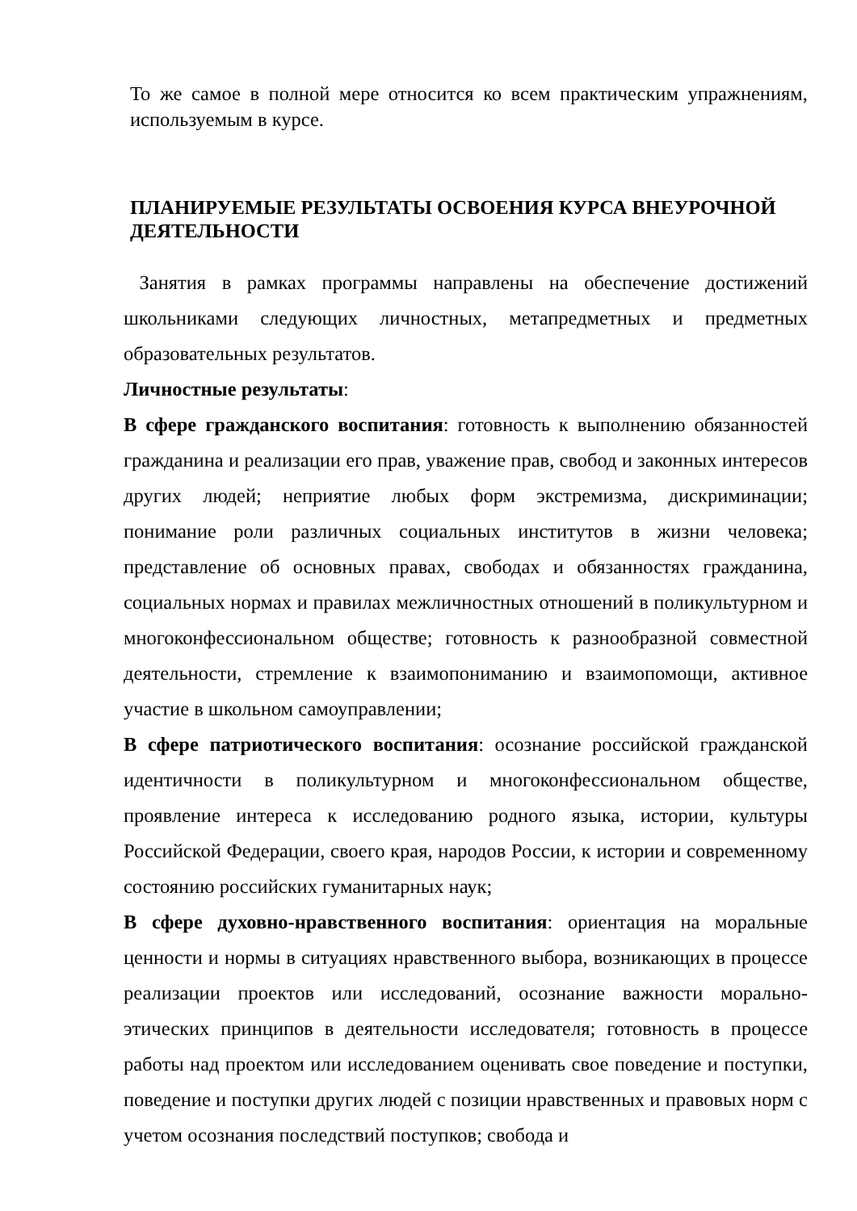То же самое в полной мере относится ко всем практическим упражнениям, используемым в курсе.
ПЛАНИРУЕМЫЕ РЕЗУЛЬТАТЫ ОСВОЕНИЯ КУРСА ВНЕУРОЧНОЙ ДЕЯТЕЛЬНОСТИ
Занятия в рамках программы направлены на обеспечение достижений школьниками следующих личностных, метапредметных и предметных образовательных результатов.
Личностные результаты:
В сфере гражданского воспитания: готовность к выполнению обязанностей гражданина и реализации его прав, уважение прав, свобод и законных интересов других людей; неприятие любых форм экстремизма, дискриминации; понимание роли различных социальных институтов в жизни человека; представление об основных правах, свободах и обязанностях гражданина, социальных нормах и правилах межличностных отношений в поликультурном и многоконфессиональном обществе; готовность к разнообразной совместной деятельности, стремление к взаимопониманию и взаимопомощи, активное участие в школьном самоуправлении;
В сфере патриотического воспитания: осознание российской гражданской идентичности в поликультурном и многоконфессиональном обществе, проявление интереса к исследованию родного языка, истории, культуры Российской Федерации, своего края, народов России, к истории и современному состоянию российских гуманитарных наук;
В сфере духовно-нравственного воспитания: ориентация на моральные ценности и нормы в ситуациях нравственного выбора, возникающих в процессе реализации проектов или исследований, осознание важности морально-этических принципов в деятельности исследователя; готовность в процессе работы над проектом или исследованием оценивать свое поведение и поступки, поведение и поступки других людей с позиции нравственных и правовых норм с учетом осознания последствий поступков; свобода и